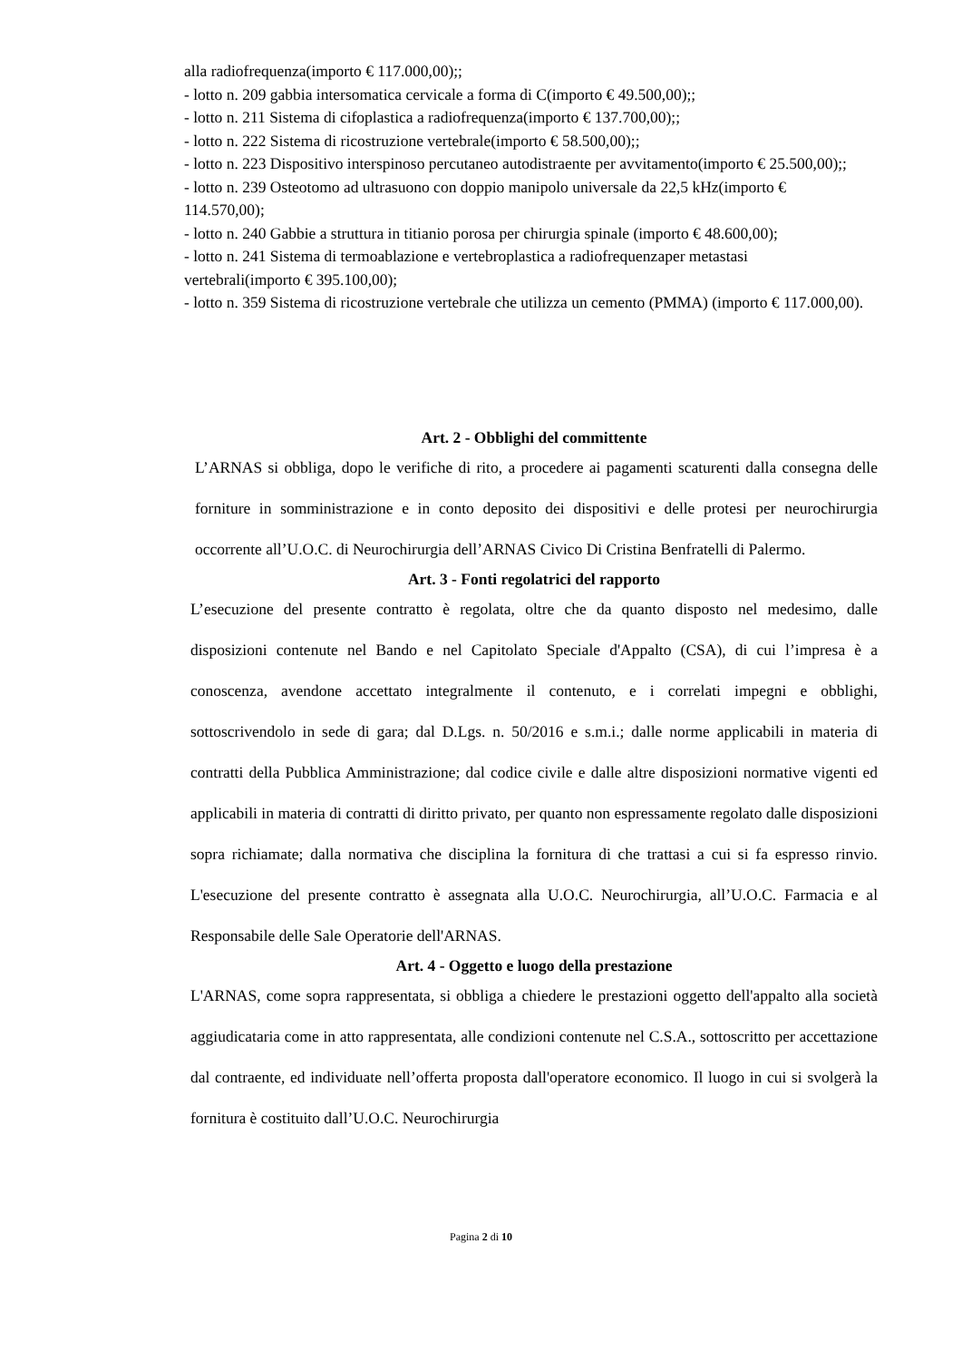alla radiofrequenza(importo € 117.000,00);;
- lotto n. 209 gabbia intersomatica cervicale a forma di C(importo € 49.500,00);;
- lotto n. 211 Sistema di cifoplastica a radiofrequenza(importo € 137.700,00);;
- lotto n. 222 Sistema di ricostruzione vertebrale(importo € 58.500,00);;
- lotto n. 223 Dispositivo interspinoso percutaneo autodistraente per avvitamento(importo € 25.500,00);;
- lotto n. 239 Osteotomo ad ultrasuono con doppio manipolo universale da 22,5 kHz(importo € 114.570,00);
- lotto n. 240 Gabbie a struttura in titianio porosa per chirurgia spinale (importo € 48.600,00);
- lotto n. 241 Sistema di termoablazione e vertebroplastica a radiofrequenzaper metastasi vertebrali(importo € 395.100,00);
- lotto n. 359 Sistema di ricostruzione vertebrale che utilizza un cemento (PMMA) (importo € 117.000,00).
Art. 2 - Obblighi del committente
L’ARNAS si obbliga, dopo le verifiche di rito, a procedere ai pagamenti scaturenti dalla consegna delle forniture in somministrazione e in conto deposito dei dispositivi e delle protesi per neurochirurgia occorrente all’U.O.C. di Neurochirurgia dell’ARNAS Civico Di Cristina Benfratelli di Palermo.
Art. 3 - Fonti regolatrici del rapporto
L’esecuzione del presente contratto è regolata, oltre che da quanto disposto nel medesimo, dalle disposizioni contenute nel Bando e nel Capitolato Speciale d'Appalto (CSA), di cui l’impresa è a conoscenza, avendone accettato integralmente il contenuto, e i correlati impegni e obblighi, sottoscrivendolo in sede di gara; dal D.Lgs. n. 50/2016 e s.m.i.; dalle norme applicabili in materia di contratti della Pubblica Amministrazione; dal codice civile e dalle altre disposizioni normative vigenti ed applicabili in materia di contratti di diritto privato, per quanto non espressamente regolato dalle disposizioni sopra richiamate; dalla normativa che disciplina la fornitura di che trattasi a cui si fa espresso rinvio. L'esecuzione del presente contratto è assegnata alla U.O.C. Neurochirurgia, all’U.O.C. Farmacia e al Responsabile delle Sale Operatorie dell'ARNAS.
Art. 4 - Oggetto e luogo della prestazione
L'ARNAS, come sopra rappresentata, si obbliga a chiedere le prestazioni oggetto dell'appalto alla società aggiudicataria come in atto rappresentata, alle condizioni contenute nel C.S.A., sottoscritto per accettazione dal contraente, ed individuate nell’offerta proposta dall'operatore economico. Il luogo in cui si svolgerà la fornitura è costituito dall’U.O.C. Neurochirurgia
Pagina 2 di 10